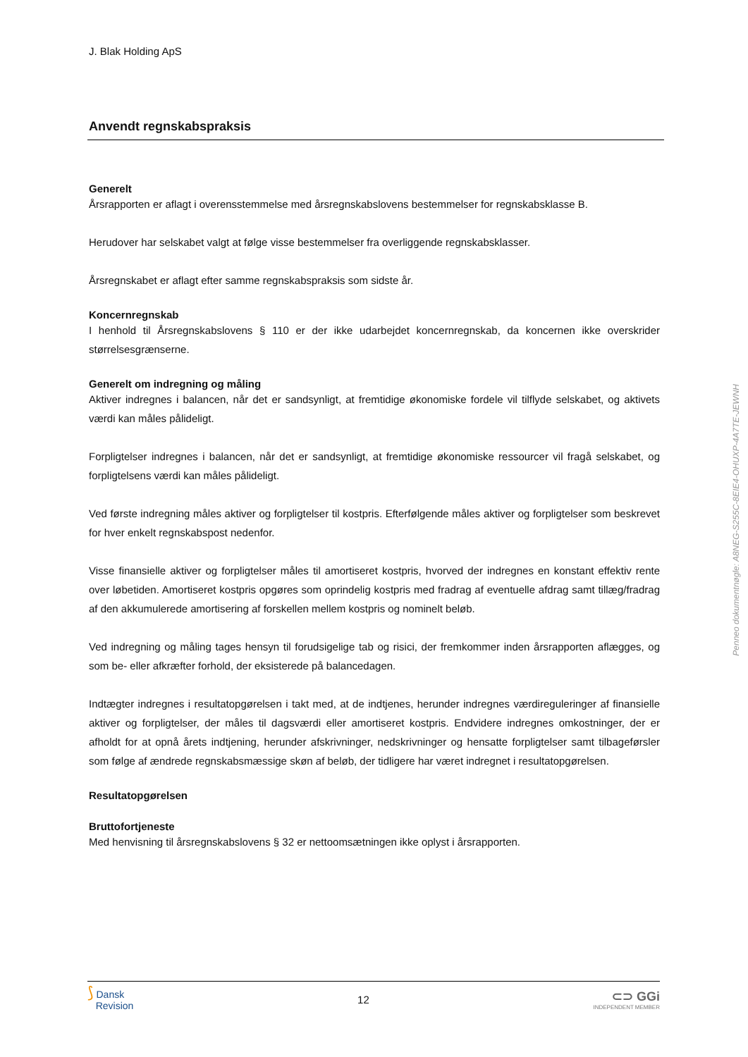J. Blak Holding ApS
Anvendt regnskabspraksis
Generelt
Årsrapporten er aflagt i overensstemmelse med årsregnskabslovens bestemmelser for regnskabsklasse B.
Herudover har selskabet valgt at følge visse bestemmelser fra overliggende regnskabsklasser.
Årsregnskabet er aflagt efter samme regnskabspraksis som sidste år.
Koncernregnskab
I henhold til Årsregnskabslovens § 110 er der ikke udarbejdet koncernregnskab, da koncernen ikke overskrider størrelsesgrænserne.
Generelt om indregning og måling
Aktiver indregnes i balancen, når det er sandsynligt, at fremtidige økonomiske fordele vil tilflyde selskabet, og aktivets værdi kan måles pålideligt.
Forpligtelser indregnes i balancen, når det er sandsynligt, at fremtidige økonomiske ressourcer vil fragå selskabet, og forpligtelsens værdi kan måles pålideligt.
Ved første indregning måles aktiver og forpligtelser til kostpris. Efterfølgende måles aktiver og forpligtelser som beskrevet for hver enkelt regnskabspost nedenfor.
Visse finansielle aktiver og forpligtelser måles til amortiseret kostpris, hvorved der indregnes en konstant effektiv rente over løbetiden. Amortiseret kostpris opgøres som oprindelig kostpris med fradrag af eventuelle afdrag samt tillæg/fradrag af den akkumulerede amortisering af forskellen mellem kostpris og nominelt beløb.
Ved indregning og måling tages hensyn til forudsigelige tab og risici, der fremkommer inden årsrapporten aflægges, og som be- eller afkræfter forhold, der eksisterede på balancedagen.
Indtægter indregnes i resultatopgørelsen i takt med, at de indtjenes, herunder indregnes værdireguleringer af finansielle aktiver og forpligtelser, der måles til dagsværdi eller amortiseret kostpris. Endvidere indregnes omkostninger, der er afholdt for at opnå årets indtjening, herunder afskrivninger, nedskrivninger og hensatte forpligtelser samt tilbageførsler som følge af ændrede regnskabsmæssige skøn af beløb, der tidligere har været indregnet i resultatopgørelsen.
Resultatopgørelsen
Bruttofortjeneste
Med henvisning til årsregnskabslovens § 32 er nettoomsætningen ikke oplyst i årsrapporten.
Penneo dokumentnøgle: A8NEG-S255C-8EIE4-OHUXP-4A7TE-JEWNH
⟆ Dansk
Revision
12
⊂⊃ GGi
INDEPENDENT MEMBER